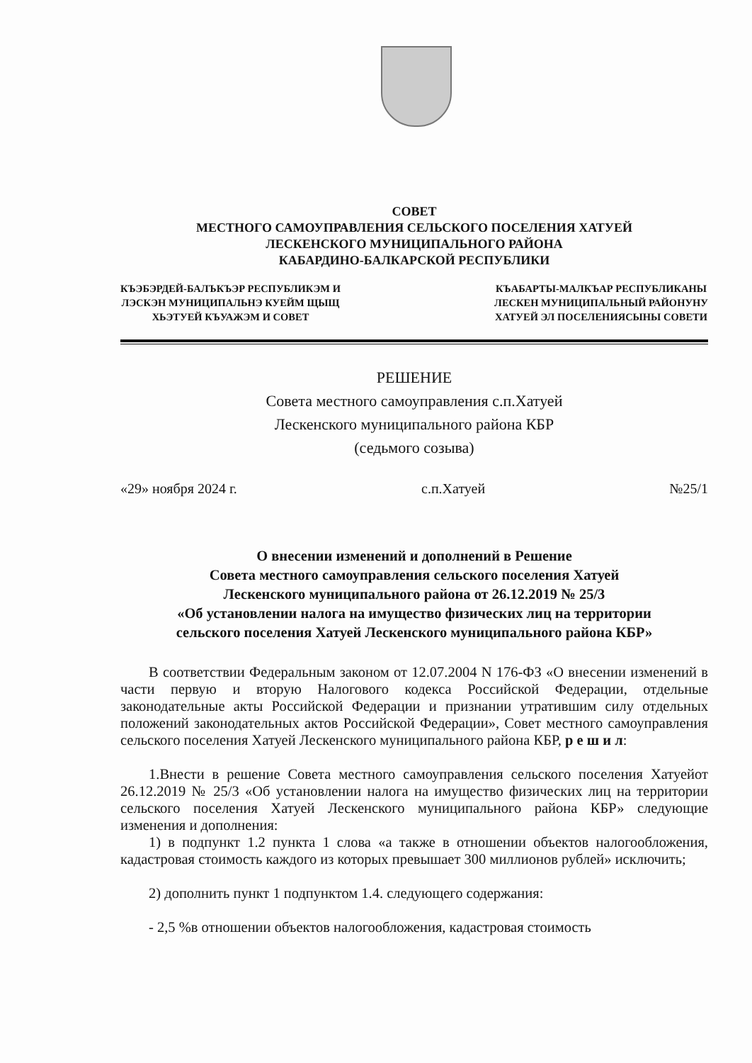СОВЕТ
МЕСТНОГО САМОУПРАВЛЕНИЯ СЕЛЬСКОГО ПОСЕЛЕНИЯ ХАТУЕЙ
ЛЕСКЕНСКОГО МУНИЦИПАЛЬНОГО РАЙОНА
КАБАРДИНО-БАЛКАРСКОЙ РЕСПУБЛИКИ
КЪЭБЭРДЕЙ-БАЛЪКЪЭР РЕСПУБЛИКЭМ И
ЛЭСКЭН МУНИЦИПАЛЬНЭ КУЕЙМ ЩЫЩ
ХЬЭТУЕЙ КЪУАЖЭМ И СОВЕТ
КЪАБАРТЫ-МАЛКЪАР РЕСПУБЛИКАНЫ
ЛЕСКЕН МУНИЦИПАЛЬНЫЙ РАЙОНУНУ
ХАТУЕЙ ЭЛ ПОСЕЛЕНИЯСЫНЫ СОВЕТИ
РЕШЕНИЕ
Совета местного самоуправления с.п.Хатуей
Лескенского муниципального района КБР
(седьмого созыва)
«29» ноября 2024 г. с.п.Хатуей №25/1
О внесении изменений и дополнений в Решение
Совета местного самоуправления сельского поселения Хатуей
Лескенского муниципального района от 26.12.2019 № 25/3
«Об установлении налога на имущество физических лиц на территории
сельского поселения Хатуей Лескенского муниципального района КБР»
В соответствии Федеральным законом от 12.07.2004 N 176-ФЗ «О внесении изменений в части первую и вторую Налогового кодекса Российской Федерации, отдельные законодательные акты Российской Федерации и признании утратившим силу отдельных положений законодательных актов Российской Федерации», Совет местного самоуправления сельского поселения Хатуей Лескенского муниципального района КБР, р е ш и л:
1.Внести в решение Совета местного самоуправления сельского поселения Хатуейот 26.12.2019 № 25/3 «Об установлении налога на имущество физических лиц на территории сельского поселения Хатуей Лескенского муниципального района КБР» следующие изменения и дополнения:
1) в подпункт 1.2 пункта 1 слова «а также в отношении объектов налогообложения, кадастровая стоимость каждого из которых превышает 300 миллионов рублей» исключить;
2) дополнить пункт 1 подпунктом 1.4. следующего содержания:
- 2,5 %в отношении объектов налогообложения, кадастровая стоимость